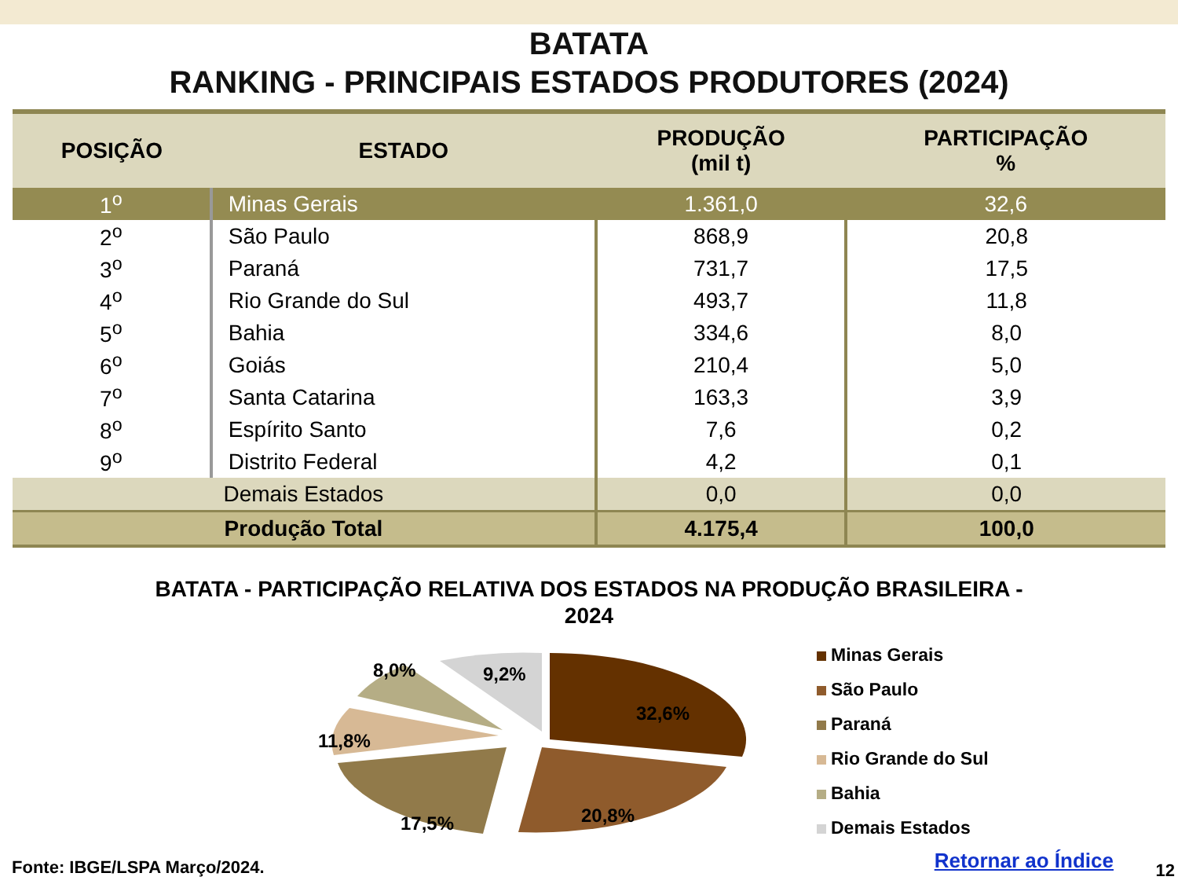BATATA
RANKING - PRINCIPAIS ESTADOS PRODUTORES (2024)
| POSIÇÃO | ESTADO | PRODUÇÃO (mil t) | PARTICIPAÇÃO % |
| --- | --- | --- | --- |
| 1<sup>o</sup> | Minas Gerais | 1.361,0 | 32,6 |
| 2<sup>o</sup> | São Paulo | 868,9 | 20,8 |
| 3<sup>o</sup> | Paraná | 731,7 | 17,5 |
| 4<sup>o</sup> | Rio Grande do Sul | 493,7 | 11,8 |
| 5<sup>o</sup> | Bahia | 334,6 | 8,0 |
| 6<sup>o</sup> | Goiás | 210,4 | 5,0 |
| 7<sup>o</sup> | Santa Catarina | 163,3 | 3,9 |
| 8<sup>o</sup> | Espírito Santo | 7,6 | 0,2 |
| 9<sup>o</sup> | Distrito Federal | 4,2 | 0,1 |
| Demais Estados | | 0,0 | 0,0 |
| Produção Total | | 4.175,4 | 100,0 |
BATATA - PARTICIPAÇÃO RELATIVA DOS ESTADOS NA PRODUÇÃO BRASILEIRA -
2024
32,6%
20,8%
17,5%
11,8%
8,0%
9,2%
Minas Gerais
São Paulo
Paraná
Rio Grande do Sul
Bahia
Demais Estados
Fonte: IBGE/LSPA Março/2024. Retornar ao Índice 12